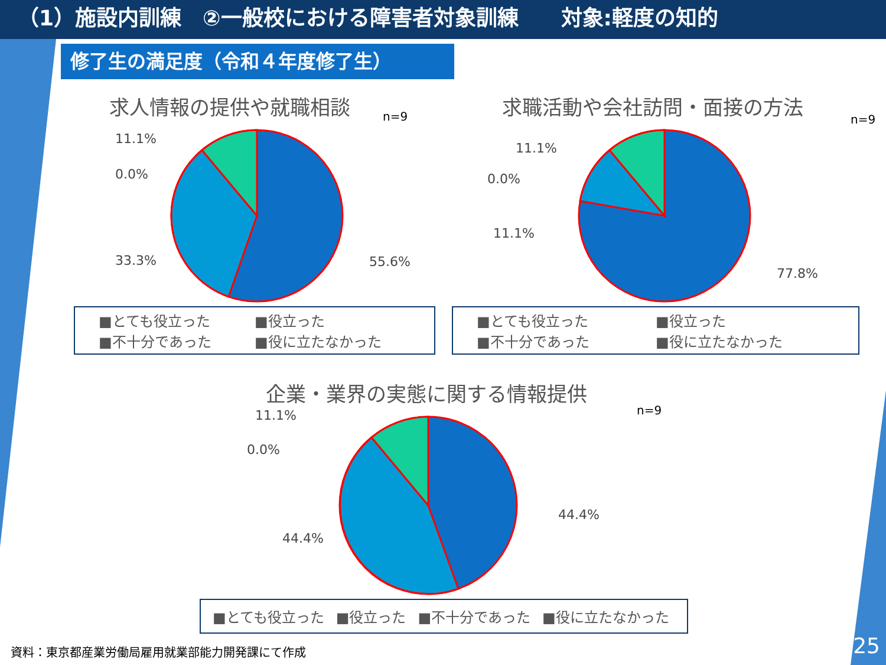（1）施設内訓練　②一般校における障害者対象訓練　　対象:軽度の知的
修了生の満足度（令和４年度修了生）
求人情報の提供や就職相談
n=9
11.1%
0.0%
33.3% 55.6%
■とても役立った ■役立った ■不十分であった ■役に立たなかった
求職活動や会社訪問・面接の方法
n=9
11.1%
0.0%
11.1%
77.8%
■とても役立った ■役立った ■不十分であった ■役に立たなかった
企業・業界の実態に関する情報提供
n=9
11.1%
0.0%
44.4%
44.4%
■とても役立った ■役立った ■不十分であった ■役に立たなかった
資料：東京都産業労働局雇用就業部能力開発課にて作成
25